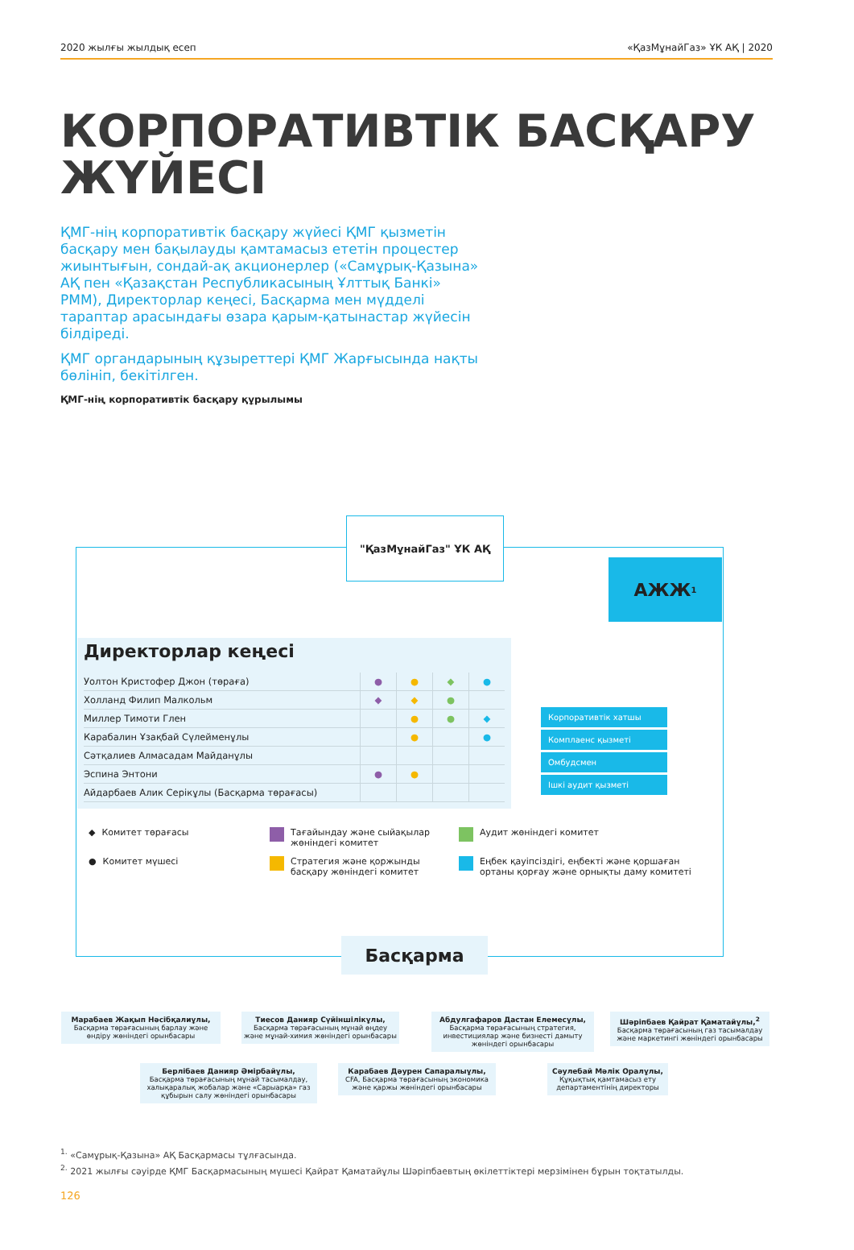2020 жылғы жылдық есеп «ҚазМұнайГаз» ҰК АҚ | 2020
КОРПОРАТИВТІК БАСҚАРУ ЖҮЙЕСІ
ҚМГ-нің корпоративтік басқару жүйесі ҚМГ қызметін басқару мен бақылауды қамтамасыз ететін процестер жиынтығын, сондай-ақ акционерлер («Самұрық-Қазына» АҚ пен «Қазақстан Республикасының Ұлттық Банкі» РММ), Директорлар кеңесі, Басқарма мен мүдделі тараптар арасындағы өзара қарым-қатынастар жүйесін білдіреді.
ҚМГ органдарының құзыреттері ҚМГ Жарғысында нақты бөлініп, бекітілген.
ҚМГ-нің корпоративтік басқару құрылымы
"ҚазМұнайГаз" ҰК АҚ
АЖЖ<sup>1</sup>
Директорлар кеңесі
| Уолтон Кристофер Джон (төраға) | ● | ● | ◆ | ● |
| Холланд Филип Малкольм | ◆ | ◆ | ● | |
| Миллер Тимоти Глен | | ● | ● | ◆ |
| Карабалин Ұзақбай Сүлейменұлы | | ● | | ● |
| Сәтқалиев Алмасадам Майданұлы | | | | |
| Эспина Энтони | ● | ● | | |
| Айдарбаев Алик Серікұлы (Басқарма төрағасы) | | | | |
Корпоративтік хатшы
Комплаенс қызметі
Омбудсмен
Ішкі аудит қызметі
◆ Комитет төрағасы
Тағайындау және сыйақылар жөніндегі комитет
Аудит жөніндегі комитет
● Комитет мүшесі
Стратегия және қоржынды басқару жөніндегі комитет
Еңбек қауіпсіздігі, еңбекті және қоршаған ортаны қорғау және орнықты даму комитеті
Басқарма
Марабаев Жақып Нәсібқалиұлы,
Басқарма төрағасының барлау және өндіру жөніндегі орынбасары
Тиесов Данияр Сүйіншілікұлы,
Басқарма төрағасының мұнай өңдеу және мұнай-химия жөніндегі орынбасары
Абдулгафаров Дастан Елемесұлы,
Басқарма төрағасының стратегия, инвестициялар және бизнесті дамыту жөніндегі орынбасары
Шәріпбаев Қайрат Қаматайұлы,<sup>2</sup>
Басқарма төрағасының газ тасымалдау және маркетингі жөніндегі орынбасары
Берлібаев Данияр Әмірбайұлы,
Басқарма төрағасының мұнай тасымалдау, халықаралық жобалар және «Сарыарқа» газ құбырын салу жөніндегі орынбасары
Карабаев Дәурен Сапаралыұлы,
CFA, Басқарма төрағасының экономика және қаржы жөніндегі орынбасары
Сәулебай Мәлік Оралұлы,
Құқықтық қамтамасыз ету департаментінің директоры
<sup>1.</sup> «Самұрық-Қазына» АҚ Басқармасы тұлғасында.
<sup>2.</sup> 2021 жылғы сәуірде ҚМГ Басқармасының мүшесі Қайрат Қаматайұлы Шәріпбаевтың өкілеттіктері мерзімінен бұрын тоқтатылды.
126